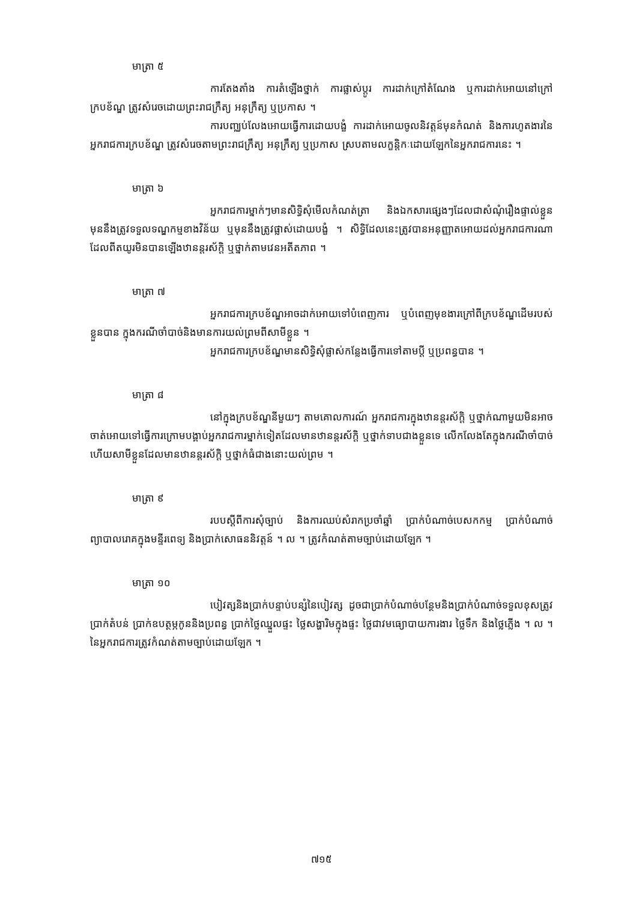មាត្រា ៥
ការតែងតាំង ការតំឡើងថ្នាក់ ការផ្លាស់ប្តូរ ការដាក់ក្រៅតំណែង ឬការដាក់អោយនៅក្រៅក្របខ័ណ្ឌ ត្រូវសំរេចដោយព្រះរាជក្រឹត្យ អនុក្រឹត្យ ឬប្រកាស ។
ការបញ្ឈប់លែងអោយធ្វើការដោយបង្ខំ ការដាក់អោយចូលនិវត្តន៍មុនកំណត់ និងការហូតងារនៃអ្នករាជការក្របខ័ណ្ឌ ត្រូវសំរេចតាមព្រះរាជក្រឹត្យ អនុក្រឹត្យ ឬប្រកាស ស្របតាមលក្ខន្តិកៈដោយឡែកនៃអ្នករាជការនេះ ។
មាត្រា ៦
អ្នករាជការម្នាក់ៗមានសិទ្ធិសុំមើលកំណត់ត្រា និងឯកសារផ្សេងៗដែលជាសំណុំរឿងផ្ទាល់ខ្លួន មុននឹងត្រូវទទួលទណ្ឌកម្មខាងវិន័យ ឬមុននឹងត្រូវផ្លាស់ដោយបង្ខំ ។ សិទ្ធិដែលនេះត្រូវបានអនុញ្ញាតអោយដល់អ្នករាជការណាដែលពីតយូរមិនបានឡើងឋានន្តរស័ក្តិ ឬថ្នាក់តាមវេនអតីតភាព ។
មាត្រា ៧
អ្នករាជការក្របខ័ណ្ឌអាចដាក់អោយទៅបំពេញការ ឬបំពេញមុខងារក្រៅពីក្របខ័ណ្ឌដើមរបស់ខ្លួនបាន ក្នុងករណីចាំបាច់និងមានការយល់ព្រមពីសាមីខ្លួន ។
អ្នករាជការក្របខ័ណ្ឌមានសិទ្ធិសុំផ្លាស់កន្លែងធ្វើការទៅតាមប្តី ឬប្រពន្ធបាន ។
មាត្រា ៨
នៅក្នុងក្របខ័ណ្ឌនីមួយៗ តាមគោលការណ៍ អ្នករាជការក្នុងឋានន្តរស័ក្តិ ឬថ្នាក់ណាមួយមិនអាចចាត់អោយទៅធ្វើការក្រោមបង្គាប់អ្នករាជការម្នាក់ទៀតដែលមានឋានន្តរស័ក្តិ ឬថ្នាក់ទាបជាងខ្លួនទេ លើកលែងតែក្នុងករណីចាំបាច់ហើយសាមីខ្លួនដែលមានឋានន្តរស័ក្តិ ឬថ្នាក់ធំជាងនោះយល់ព្រម ។
មាត្រា ៩
របបស្តីពីការសុំច្បាប់ និងការឈប់សំរាកប្រចាំឆ្នាំ ប្រាក់បំណាច់បេសកកម្ម ប្រាក់បំណាច់ព្យាបាលរោគក្នុងមន្ទីរពេទ្យ និងប្រាក់សោធននិវត្តន៍ ។ ល ។ ត្រូវកំណត់តាមច្បាប់ដោយឡែក ។
មាត្រា ១០
បៀវត្សនិងប្រាក់បន្ទាប់បន្សំនៃបៀវត្ស ដូចជាប្រាក់បំណាច់បន្ថែមនិងប្រាក់បំណាច់ទទួលខុសត្រូវ ប្រាក់តំបន់ ប្រាក់ឧបត្ថម្ភកូននិងប្រពន្ធ ប្រាក់ថ្លៃឈ្នួលផ្ទះ ថ្លៃសង្ហារិមក្នុងផ្ទះ ថ្លៃជាវមធ្យោបាយការងារ ថ្លៃទឹក និងថ្លៃភ្លើង ។ ល ។ នៃអ្នករាជការត្រូវកំណត់តាមច្បាប់ដោយឡែក ។
៧១៥